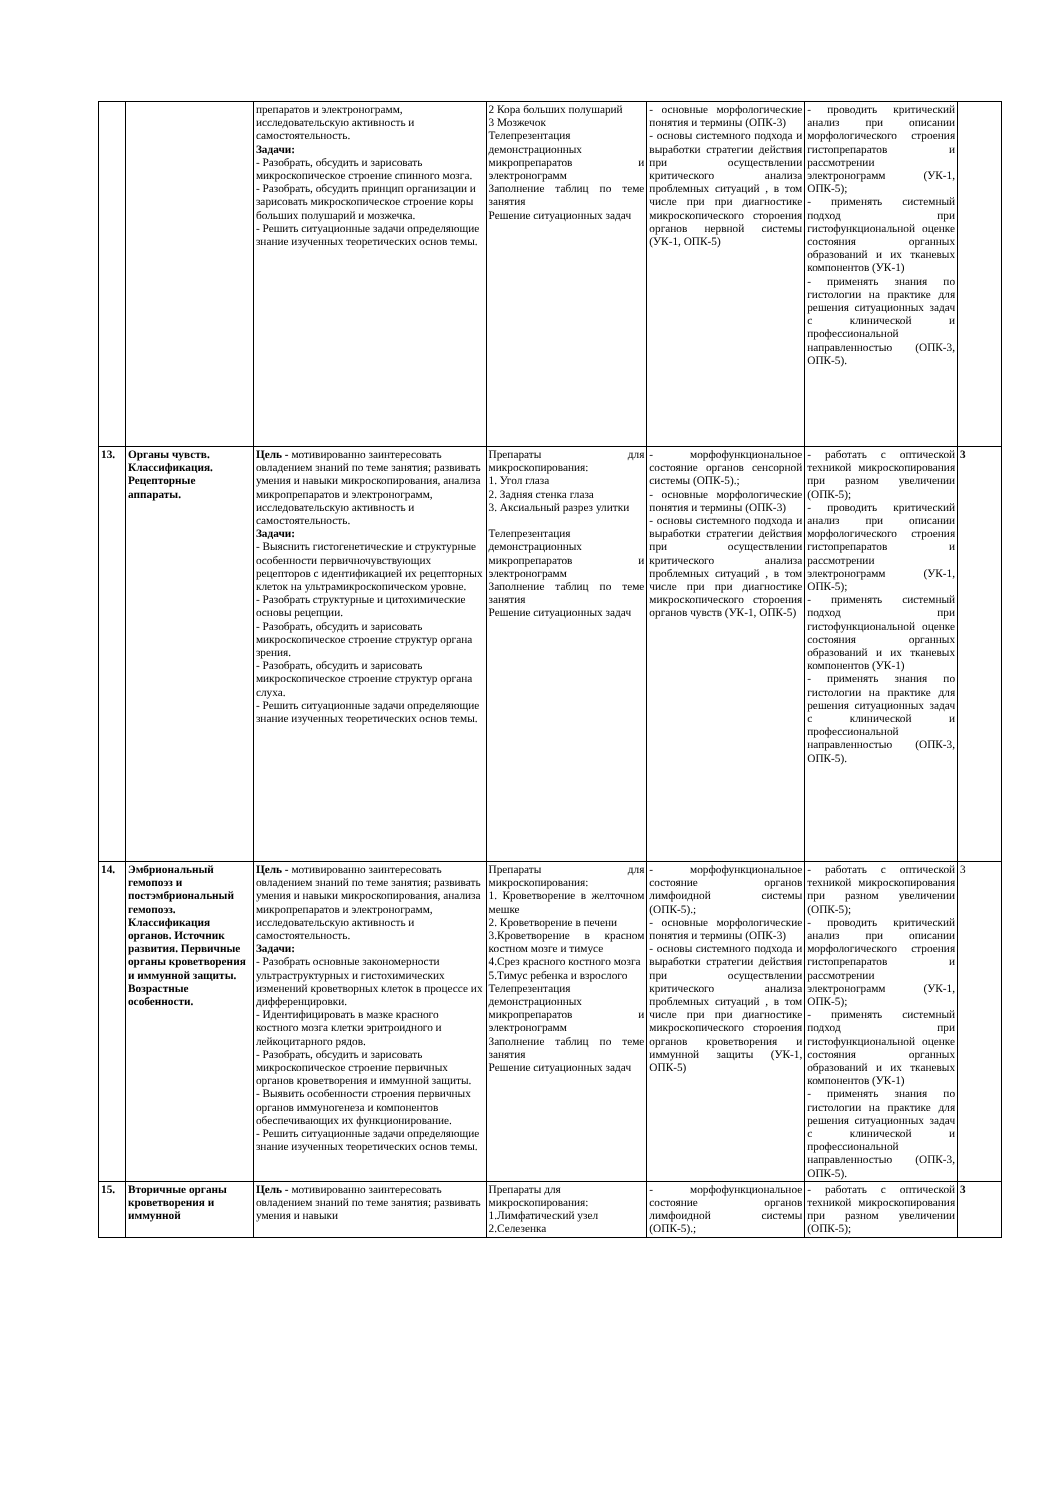| | | препаратов и электронограмм, исследовательскую активность и самостоятельность. Задачи: - Разобрать, обсудить и зарисовать микроскопическое строение спинного мозга. - Разобрать, обсудить принцип организации и зарисовать микроскопическое строение коры больших полушарий и мозжечка. - Решить ситуационные задачи определяющие знание изученных теоретических основ темы. | 2 Кора больших полушарий 3 Мозжечок Телепрезентация демонстрационных микропрепаратов и электронограмм Заполнение таблиц по теме занятия Решение ситуационных задач | - основные морфологические понятия и термины (ОПК-3) - основы системного подхода и выработки стратегии действия при осуществлении критического анализа проблемных ситуаций , в том числе при при диагностике микроскопического стороения органов нервной системы (УК-1, ОПК-5) | - проводить критический анализ при описании морфологического строения гистопрепаратов и рассмотрении электронограмм (УК-1, ОПК-5); - применять системный подход при гистофункциональной оценке состояния органных образований и их тканевых компонентов (УК-1) - применять знания по гистологии на практике для решения ситуационных задач с клинической и профессиональной направленностью (ОПК-3, ОПК-5). | |
| 13. | Органы чувств. Классификация. Рецепторные аппараты. | Цель - мотивированно заинтересовать овладением знаний по теме занятия; развивать умения и навыки микроскопирования, анализа микропрепаратов и электронограмм, исследовательскую активность и самостоятельность. Задачи: - Выяснить гистогенетические и структурные особенности первичночувствующих рецепторов с идентификацией их рецепторных клеток на ультрамикроскопическом уровне. - Разобрать структурные и цитохимические основы рецепции. - Разобрать, обсудить и зарисовать микроскопическое строение структур органа зрения. - Разобрать, обсудить и зарисовать микроскопическое строение структур органа слуха. - Решить ситуационные задачи определяющие знание изученных теоретических основ темы. | Препараты для микроскопирования: 1. Угол глаза 2. Задняя стенка глаза 3. Аксиальный разрез улитки Телепрезентация демонстрационных микропрепаратов и электронограмм Заполнение таблиц по теме занятия Решение ситуационных задач | - морфофункциональное состояние органов сенсорной системы (ОПК-5).; - основные морфологические понятия и термины (ОПК-3) - основы системного подхода и выработки стратегии действия при осуществлении критического анализа проблемных ситуаций , в том числе при при диагностике микроскопического стороения органов чувств (УК-1, ОПК-5) | - работать с оптической техникой микроскопирования при разном увеличении (ОПК-5); - проводить критический анализ при описании морфологического строения гистопрепаратов и рассмотрении электронограмм (УК-1, ОПК-5); - применять системный подход при гистофункциональной оценке состояния органных образований и их тканевых компонентов (УК-1) - применять знания по гистологии на практике для решения ситуационных задач с клинической и профессиональной направленностью (ОПК-3, ОПК-5). | 3 |
| 14. | Эмбриональный гемопоэз и постэмбриональный гемопоэз. Классификация органов. Источник развития. Первичные органы кроветворения и иммунной защиты. Возрастные особенности. | Цель - мотивированно заинтересовать овладением знаний по теме занятия; развивать умения и навыки микроскопирования, анализа микропрепаратов и электронограмм, исследовательскую активность и самостоятельность. Задачи: - Разобрать основные закономерности ультраструктурных и гистохимических изменений кроветворных клеток в процессе их дифференцировки. - Идентифицировать в мазке красного костного мозга клетки эритроидного и лейкоцитарного рядов. - Разобрать, обсудить и зарисовать микроскопическое строение первичных органов кроветворения и иммунной защиты. - Выявить особенности строения первичных органов иммуногенеза и компонентов обеспечивающих их функционирование. - Решить ситуационные задачи определяющие знание изученных теоретических основ темы. | Препараты для микроскопирования: 1. Кроветворение в желточном мешке 2. Кроветворение в печени 3.Кроветворение в красном костном мозге и тимусе 4.Срез красного костного мозга 5.Тимус ребенка и взрослого Телепрезентация демонстрационных микропрепаратов и электронограмм Заполнение таблиц по теме занятия Решение ситуационных задач | - морфофункциональное состояние органов лимфоидной системы (ОПК-5).; - основные морфологические понятия и термины (ОПК-3) - основы системного подхода и выработки стратегии действия при осуществлении критического анализа проблемных ситуаций , в том числе при при диагностике микроскопического стороения органов кроветворения и иммунной защиты (УК-1, ОПК-5) | - работать с оптической техникой микроскопирования при разном увеличении (ОПК-5); - проводить критический анализ при описании морфологического строения гистопрепаратов и рассмотрении электронограмм (УК-1, ОПК-5); - применять системный подход при гистофункциональной оценке состояния органных образований и их тканевых компонентов (УК-1) - применять знания по гистологии на практике для решения ситуационных задач с клинической и профессиональной направленностью (ОПК-3, ОПК-5). | 3 |
| 15. | Вторичные органы кроветворения и иммунной | Цель - мотивированно заинтересовать овладением знаний по теме занятия; развивать умения и навыки | Препараты для микроскопирования: 1.Лимфатический узел 2.Селезенка | - морфофункциональное состояние органов лимфоидной системы (ОПК-5).; | - работать с оптической техникой микроскопирования при разном увеличении (ОПК-5); | 3 |